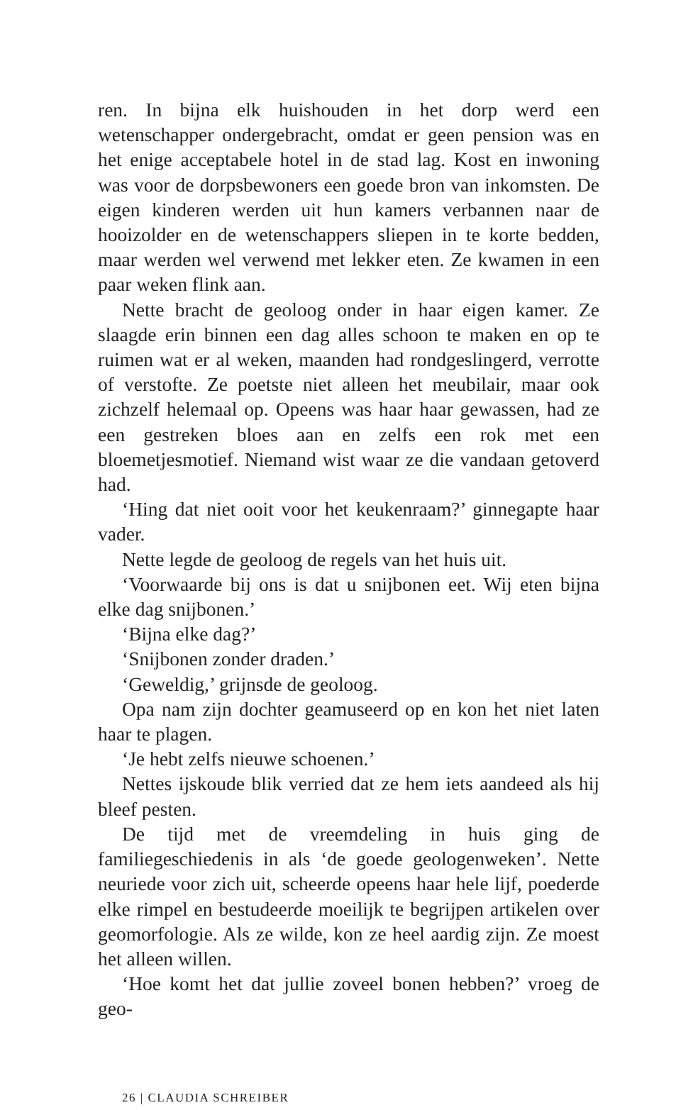ren. In bijna elk huishouden in het dorp werd een wetenschapper ondergebracht, omdat er geen pension was en het enige acceptabele hotel in de stad lag. Kost en inwoning was voor de dorpsbewoners een goede bron van inkomsten. De eigen kinderen werden uit hun kamers verbannen naar de hooizolder en de wetenschappers sliepen in te korte bedden, maar werden wel verwend met lekker eten. Ze kwamen in een paar weken flink aan.
Nette bracht de geoloog onder in haar eigen kamer. Ze slaagde erin binnen een dag alles schoon te maken en op te ruimen wat er al weken, maanden had rondgeslingerd, verrotte of verstofte. Ze poetste niet alleen het meubilair, maar ook zichzelf helemaal op. Opeens was haar haar gewassen, had ze een gestreken bloes aan en zelfs een rok met een bloemetjesmotief. Niemand wist waar ze die vandaan getoverd had.
‘Hing dat niet ooit voor het keukenraam?’ ginnegapte haar vader.
Nette legde de geoloog de regels van het huis uit.
‘Voorwaarde bij ons is dat u snijbonen eet. Wij eten bijna elke dag snijbonen.’
‘Bijna elke dag?’
‘Snijbonen zonder draden.’
‘Geweldig,’ grijnsde de geoloog.
Opa nam zijn dochter geamuseerd op en kon het niet laten haar te plagen.
‘Je hebt zelfs nieuwe schoenen.’
Nettes ijskoude blik verried dat ze hem iets aandeed als hij bleef pesten.
De tijd met de vreemdeling in huis ging de familiegeschiedenis in als ‘de goede geologenweken’. Nette neuriede voor zich uit, scheerde opeens haar hele lijf, poederde elke rimpel en bestudeerde moeilijk te begrijpen artikelen over geomorfologie. Als ze wilde, kon ze heel aardig zijn. Ze moest het alleen willen.
‘Hoe komt het dat jullie zoveel bonen hebben?’ vroeg de geo-
26 | CLAUDIA SCHREIBER